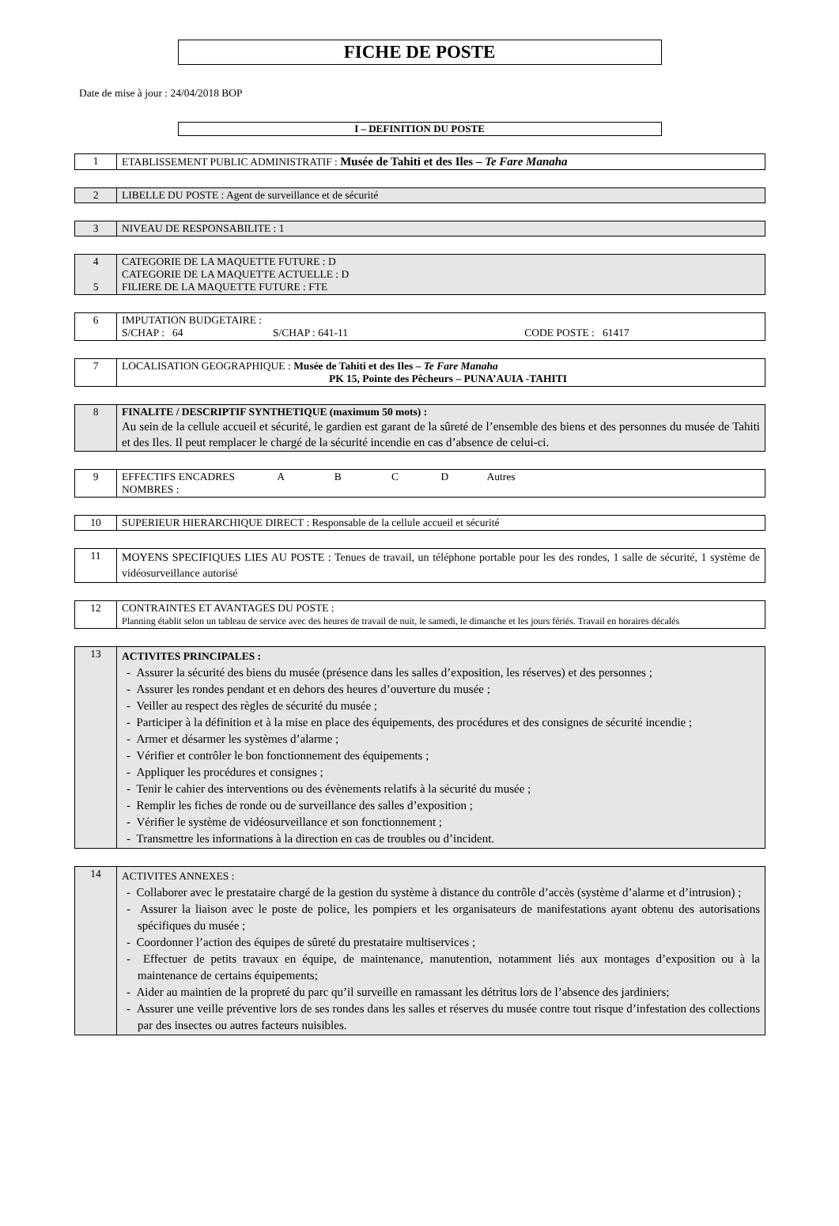FICHE DE POSTE
Date de mise à jour : 24/04/2018 BOP
I – DEFINITION DU POSTE
| 1 | ETABLISSEMENT PUBLIC ADMINISTRATIF : Musée de Tahiti et des Iles – Te Fare Manaha |
| 2 | LIBELLE DU POSTE : Agent de surveillance et de sécurité |
| 3 | NIVEAU DE RESPONSABILITE : 1 |
| 4 5 | CATEGORIE DE LA MAQUETTE FUTURE : D CATEGORIE DE LA MAQUETTE ACTUELLE : D FILIERE DE LA MAQUETTE FUTURE : FTE |
| 6 | IMPUTATION BUDGETAIRE : S/CHAP : 64 S/CHAP : 641-11 CODE POSTE : 61417 |
| 7 | LOCALISATION GEOGRAPHIQUE : Musée de Tahiti et des Iles – Te Fare Manaha PK 15, Pointe des Pêcheurs – PUNA’AUIA -TAHITI |
| 8 | FINALITE / DESCRIPTIF SYNTHETIQUE (maximum 50 mots) : Au sein de la cellule accueil et sécurité, le gardien est garant de la sûreté de l’ensemble des biens et des personnes du musée de Tahiti et des Iles. Il peut remplacer le chargé de la sécurité incendie en cas d’absence de celui-ci. |
| 9 | EFFECTIFS ENCADRES A B C D Autres NOMBRES : |
| 10 | SUPERIEUR HIERARCHIQUE DIRECT : Responsable de la cellule accueil et sécurité |
| 11 | MOYENS SPECIFIQUES LIES AU POSTE : Tenues de travail, un téléphone portable pour les des rondes, 1 salle de sécurité, 1 système de vidéosurveillance autorisé |
| 12 | CONTRAINTES ET AVANTAGES DU POSTE : Planning établit selon un tableau de service avec des heures de travail de nuit, le samedi, le dimanche et les jours fériés. Travail en horaires décalés |
| 13 | ACTIVITES PRINCIPALES : - Assurer la sécurité des biens du musée (présence dans les salles d’exposition, les réserves) et des personnes ; - Assurer les rondes pendant et en dehors des heures d’ouverture du musée ; - Veiller au respect des règles de sécurité du musée ; - Participer à la définition et à la mise en place des équipements, des procédures et des consignes de sécurité incendie ; - Armer et désarmer les systèmes d’alarme ; - Vérifier et contrôler le bon fonctionnement des équipements ; - Appliquer les procédures et consignes ; - Tenir le cahier des interventions ou des évènements relatifs à la sécurité du musée ; - Remplir les fiches de ronde ou de surveillance des salles d’exposition ; - Vérifier le système de vidéosurveillance et son fonctionnement ; - Transmettre les informations à la direction en cas de troubles ou d’incident. |
| 14 | ACTIVITES ANNEXES : - Collaborer avec le prestataire chargé de la gestion du système à distance du contrôle d’accès (système d’alarme et d’intrusion) ; - Assurer la liaison avec le poste de police, les pompiers et les organisateurs de manifestations ayant obtenu des autorisations spécifiques du musée ; - Coordonner l’action des équipes de sûreté du prestataire multiservices ; - Effectuer de petits travaux en équipe, de maintenance, manutention, notamment liés aux montages d’exposition ou à la maintenance de certains équipements; - Aider au maintien de la propreté du parc qu’il surveille en ramassant les détritus lors de l’absence des jardiniers; - Assurer une veille préventive lors de ses rondes dans les salles et réserves du musée contre tout risque d’infestation des collections par des insectes ou autres facteurs nuisibles. |